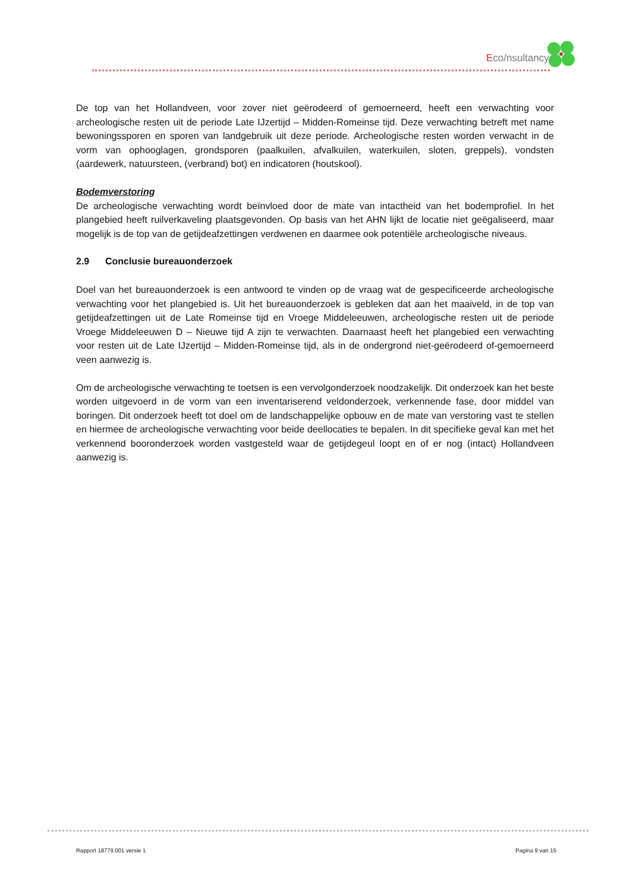Eco/nsultancy
De top van het Hollandveen, voor zover niet geërodeerd of gemoerneerd, heeft een verwachting voor archeologische resten uit de periode Late IJzertijd – Midden-Romeinse tijd. Deze verwachting betreft met name bewoningssporen en sporen van landgebruik uit deze periode. Archeologische resten worden verwacht in de vorm van ophooglagen, grondsporen (paalkuilen, afvalkuilen, waterkuilen, sloten, greppels), vondsten (aardewerk, natuursteen, (verbrand) bot) en indicatoren (houtskool).
Bodemverstoring
De archeologische verwachting wordt beïnvloed door de mate van intactheid van het bodemprofiel. In het plangebied heeft ruilverkaveling plaatsgevonden. Op basis van het AHN lijkt de locatie niet geëgaliseerd, maar mogelijk is de top van de getijdeafzettingen verdwenen en daarmee ook potentiële archeologische niveaus.
2.9 Conclusie bureauonderzoek
Doel van het bureauonderzoek is een antwoord te vinden op de vraag wat de gespecificeerde archeologische verwachting voor het plangebied is. Uit het bureauonderzoek is gebleken dat aan het maaiveld, in de top van getijdeafzettingen uit de Late Romeinse tijd en Vroege Middeleeuwen, archeologische resten uit de periode Vroege Middeleeuwen D – Nieuwe tijd A zijn te verwachten. Daarnaast heeft het plangebied een verwachting voor resten uit de Late IJzertijd – Midden-Romeinse tijd, als in de ondergrond niet-geërodeerd of-gemoerneerd veen aanwezig is.
Om de archeologische verwachting te toetsen is een vervolgonderzoek noodzakelijk. Dit onderzoek kan het beste worden uitgevoerd in de vorm van een inventariserend veldonderzoek, verkennende fase, door middel van boringen. Dit onderzoek heeft tot doel om de landschappelijke opbouw en de mate van verstoring vast te stellen en hiermee de archeologische verwachting voor beide deellocaties te bepalen. In dit specifieke geval kan met het verkennend booronderzoek worden vastgesteld waar de getijdegeul loopt en of er nog (intact) Hollandveen aanwezig is.
Rapport 18779.001 versie 1 Pagina 9 van 15